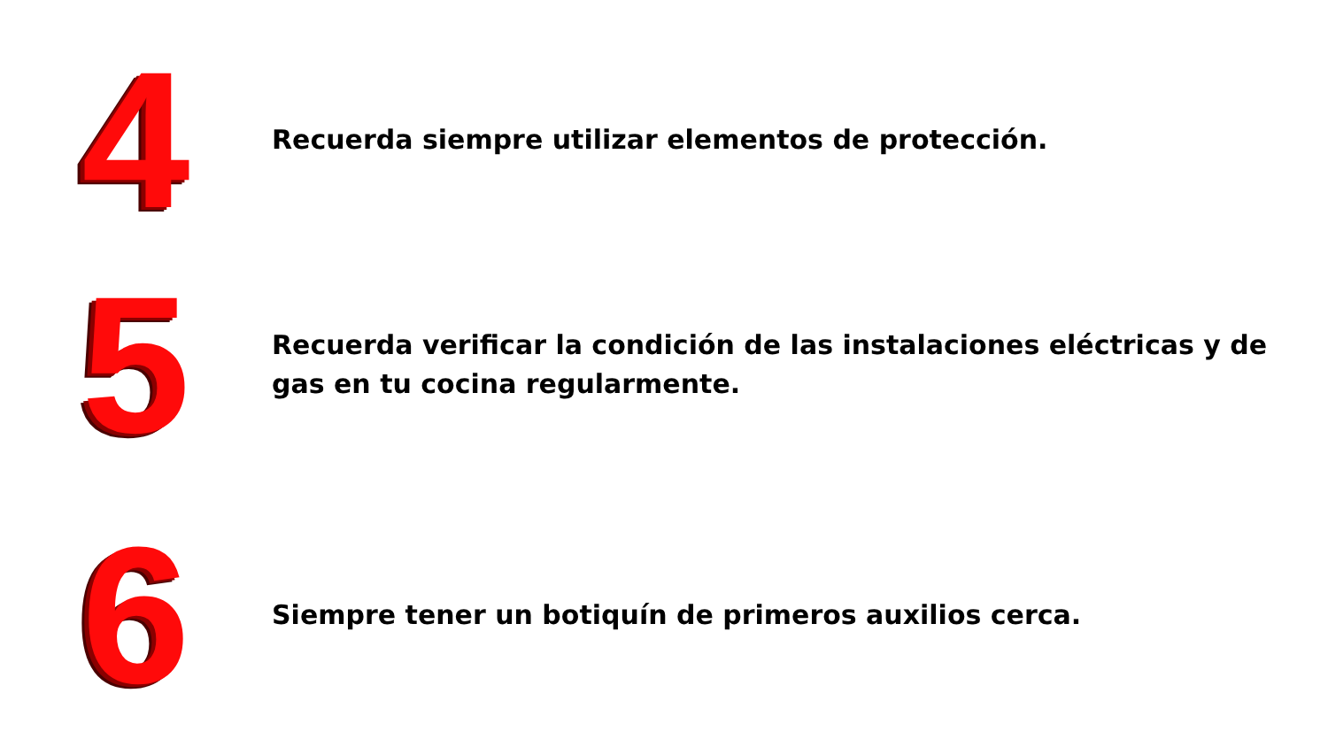4
Recuerda siempre utilizar elementos de protección.
5
Recuerda verificar la condición de las instalaciones eléctricas y de gas en tu cocina regularmente.
6
Siempre tener un botiquín de primeros auxilios cerca.